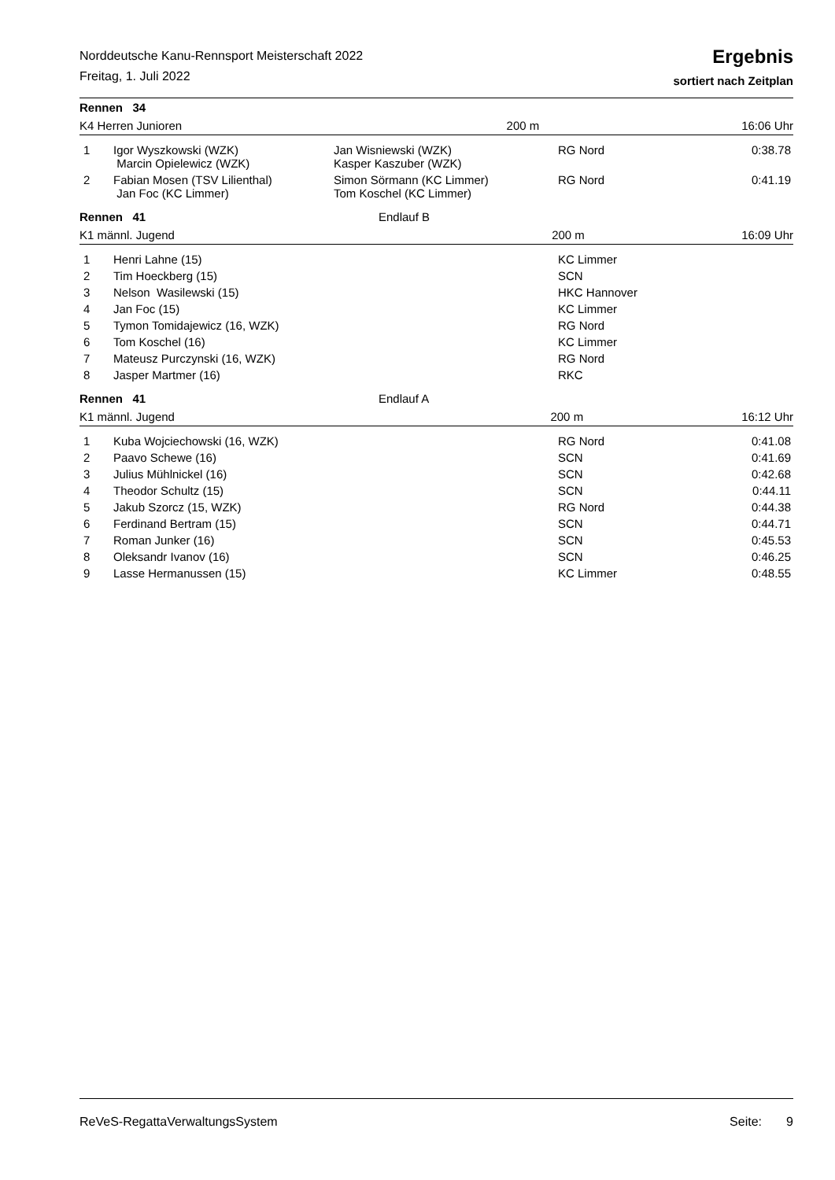Norddeutsche Kanu-Rennsport Meisterschaft 2022
Freitag, 1. Juli 2022
Ergebnis
sortiert nach Zeitplan
| Rennen 34 | | |
| K4 Herren Junioren | 200 m | 16:06 Uhr |
| 1 | Igor Wyszkowski (WZK) Marcin Opielewicz (WZK) | Jan Wisniewski (WZK) Kasper Kaszuber (WZK) | RG Nord | 0:38.78 |
| 2 | Fabian Mosen (TSV Lilienthal) Jan Foc (KC Limmer) | Simon Sörmann (KC Limmer) Tom Koschel (KC Limmer) | RG Nord | 0:41.19 |
| Rennen 41 | Endlauf B | |
| K1 männl. Jugend | 200 m | 16:09 Uhr |
| 1 | Henri Lahne (15) | KC Limmer | |
| 2 | Tim Hoeckberg (15) | SCN | |
| 3 | Nelson Wasilewski (15) | HKC Hannover | |
| 4 | Jan Foc (15) | KC Limmer | |
| 5 | Tymon Tomidajewicz (16, WZK) | RG Nord | |
| 6 | Tom Koschel (16) | KC Limmer | |
| 7 | Mateusz Purczynski (16, WZK) | RG Nord | |
| 8 | Jasper Martmer (16) | RKC | |
| Rennen 41 | Endlauf A | |
| K1 männl. Jugend | 200 m | 16:12 Uhr |
| 1 | Kuba Wojciechowski (16, WZK) | RG Nord | 0:41.08 |
| 2 | Paavo Schewe (16) | SCN | 0:41.69 |
| 3 | Julius Mühlnickel (16) | SCN | 0:42.68 |
| 4 | Theodor Schultz (15) | SCN | 0:44.11 |
| 5 | Jakub Szorcz (15, WZK) | RG Nord | 0:44.38 |
| 6 | Ferdinand Bertram (15) | SCN | 0:44.71 |
| 7 | Roman Junker (16) | SCN | 0:45.53 |
| 8 | Oleksandr Ivanov (16) | SCN | 0:46.25 |
| 9 | Lasse Hermanussen (15) | KC Limmer | 0:48.55 |
ReVeS-RegattaVerwaltungsSystem Seite: 9